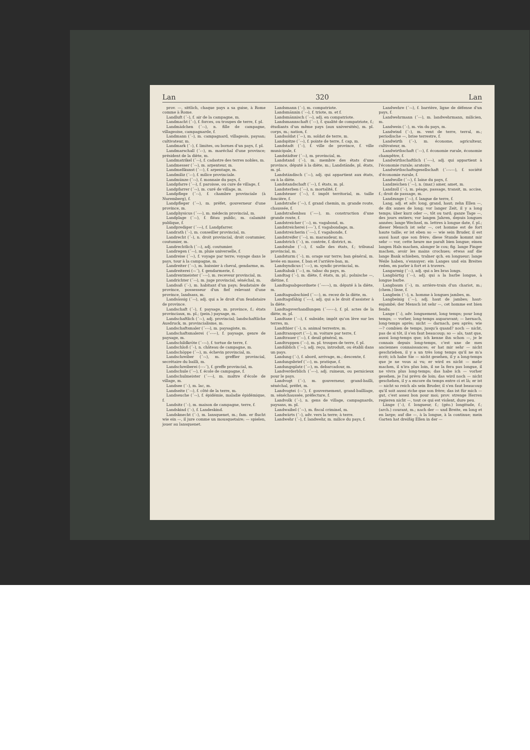Lan 320 Lan
prov. —, sittlich, chaque pays a sa guise, à Rome comme à Rome.
Landluft (´–), f. air de la campagne, m.
Landmacht (´–), f. forces, ou troupes de terre, f. pl.
Landmädchen (´–⏑), n. fille de campagne, villageoise, campagnarde, f.
Landmann (´–), m. campagnard, villageois, paysan; cultivateur, m.
Landmark (´–), f. limites, ou bornes d'un pays, f. pl.
Landmarschall (´⏑–), m. maréchal d'une province; président de la diète, m.
Landmatrikel (´–⏑), f. cadastre des terres nobles, m.
Landmesser (´–⏑), m. arpenteur, m.
Landmeßkunst (´––), f. arpentage, m.
Landmiliz (´⏑–), f. milice provinciale.
Landmünze (´–⏑), f. monnaie du pays, f.
Landpfarre (´–⏑), f. paroisse, ou cure de village, f.
Landpfarrer (´–⏑), m. curé de village, m.
Landpflege (´–⏑), f. chambre provinciale (à Nuremberg), f.
Landpfleger (´–⏑), m. préfet, gouverneur d'une province, m.
Landphysicus (´–⏑–), m. médecin provincial, m.
Landplage (´–⏑), f. fléau public, m. calamité publique, f.
Landprediger (´–⏑⏑), f. Landpfarrer.
Landrath (´–), m. conseiller provincial, m.
Landrecht (´–), n. droit provincial, droit coutumier, coutumier, m.
Landrechtlich (´–⏑), adj. coutumier.
Landregen (´–⏑), m. pluie universelle, f.
Landreise (´–⏑), f. voyage par terre; voyage dans le pays, tour à la campagne, m.
Landreiter (´–⏑), m. huissier à cheval, gendarme, m.
Landreiterei (–⏑´), f. gendarmerie, f.
Landrentmeister (´––⏑), m. receveur provincial, m.
Landrichter (´–⏑), m. juge provincial, sénéchal, m.
Landsaß (´–), m. habitant d'un pays; feudataire de province, possesseur d'un fief relevant d'une province, landsass, m.
Landsässig (´–⏑), adj. qui a le droit d'un feudataire de province.
Landschaft (´–), f. paysage, m. province, f.; états provinciaux, m. pl.; (pein.) paysage, m.
Landschaftlich (´–⏑), adj. provincial; landschaftliche Ausdruck, m. provincialisme, m.
Landschaftsmaler (´⏑–⏑), m. paysagiste, m.
Landschaftsmalerei (´⏑–⏑–), f. paysage, genre de paysage, m.
Landschildkröte (´––⏑), f. tortue de terre, f.
Landschloß (´–), n. château de campagne, m.
Landschöppe (´–⏑), m. échevin provincial, m.
Landschreiber (´–⏑), m. greffier provincial, secrétaire du bailli, m.
Landschreiberei (––⏑´), f. greffe provincial, m.
Landschule (´–⏑), f. école de campagne, f.
Landschulmeister (´––⏑), m. maître d'école de village, m.
Landsee (´–), m. lac, m.
Landseite (´–⏑), f. côté de la terre, m.
Landseuche (´–⏑), f. épidémie, maladie épidémique, f.
Landsitz (´–), m. maison de campagne, terre, f.
Landskind (´–), f. Landeskind.
Landsknecht (´–), m. lansquenet, m.; fam. er flucht wie ein —, il jure comme un mousquetaire; — spielen, jouer au lansquenet.
Landsmann (´–), m. compatriote.
Landsmännin (´–⏑), f. triote, m. et f.
Landsmännisch (´–⏑), adj. en compatriote.
Landsmannschaft (´––), f. qualité de compatriote, f.; étudiants d'un même pays (aux universités), m. pl. corps, m.; nation, f.
Landsoldat (´⏑–), m. soldat de terre, m.
Landspitze (´–⏑), f. pointe de terre, f. cap, m.
Landstadt (´–), f. ville de province, f. ville municipale, f.
Landstädter (´–⏑), m. provincial, m.
Landstand (´–), m. membre des états d'une province, député à la diète, m.; Landstände, pl. états, m. pl.
Landständisch (´–⏑), adj. qui appartient aux états, ou à la diète.
Landstandschaft (´––), f. états, m. pl.
Landsterben (´–⏑), n. mortalité, f.
Landsteuer (´–⏑), f. impôt territorial, m. taille foncière, f.
Landstraße (´–⏑), f. grand chemin, m. grande route, chaussée, f.
Landstraßenbau (´–⏑–), m. construction d'une grande route, f.
Landstreicher (´–⏑), m. vagabond, m.
Landstreicherei (––⏑´), f. vagabondage, m.
Landstreicherin (´–⏑⏑), f. vagabonde, f.
Landstreifer (´–⏑), m. maraudeur, m.
Landstrich (´–), m. contrée, f. district, m.
Landstube (´–⏑), f. salle des états, f.; tribunal provincial, m.
Landsturm (´–), m. orage sur terre; ban général, m. levée en masse, f. ban et l'arrière-ban, m.
Landsyndicus (´–⏑–), m. syndic provincial, m.
Landtabak (´⏑–), m. tabac du pays, m.
Landtag (´–), m. diète, f. états, m. pl.; polnische —, diétine, f.
Landtagsabgeordnete (´–⏑⏑–⏑), m. député à la diète, m.
Landtagsabschied (´–⏑–), m. recez de la diète, m.
Landtagsfähig (´⏑–⏑), adj. qui a le droit d'assister à la diète.
Landtagsverhandlungen (´–⏑––⏑), f. pl. actes de la diète, m. pl.
Landtaxe (´–⏑), f. subside; impôt qu'on lève sur les terres, m.
Landthier (´–), n. animal terrestre, m.
Landtransport (´⏑–), m. voiture par terre, f.
Landtrauer (´–⏑), f. deuil général, m.
Landtruppen (´–⏑), m. pl. troupes de terre, f. pl.
Landüblich (´–⏑), adj. reçu, introduit, ou établi dans un pays.
Landung (´⏑), f. abord, arrivage, m.; descente, f.
Landungsbrief (´⏑–), m. pratique, f.
Landungsplatz (´⏑–), m. debarcadour, m.
Landverderblich (´⏑–⏑), adj. ruineux, ou pernicieux pour le pays.
Landvogt (´–), m. gouverneur, grand-bailli, sénéchal, préfet, m.
Landvogtei (–⏑´), f. gouvernement, grand-bailliage, m. sénéchaussée, préfecture, f.
Landvolk (´–), n. gens de village, campagnards, paysans, m. pl.
Landwaibel (´–⏑), m. fiscal criminel, m.
Landwärts (´–), adv. vers la terre; à terre.
Landwehr (´–), f. landwehr, m. milice du pays, f.
Landwehre (´–⏑), f. barrière, ligne de défense d'un pays, f.
Landwehrmann (´––), m. landwehrmann, milicien, m.
Landwein (´–), m. vin du pays, m.
Landwind (´–), m. vent de terre, terral, m.; periodische —, brise terrestre, f.
Landwirth (´–), m. économe, agriculteur, cultivateur, m.
Landwirthschaft (´––), f. économie rurale, économie champêtre, f.
Landwirthschaftlich (´––⏑), adj. qui appartient à l'économie rurale; aratoire.
Landwirthschaftsgesellschaft (´⏑–⏑––), f. société d'économie rurale, f.
Landwolle (´–⏑), f. laine du pays, f.
Landzeichen (´–⏑), n. (mar.) amer, amet, m.
Landzoll (´–), m. péage, passage, transit, m. accise, f.; droit de passage, m.
Landzunge (´–⏑), f. langue de terre, f.
Lang, adj. et adv. long, grand, haut; zehn Ellen —, de dix aunes de long; vor langer Zeit, il y a long temps; über kurz oder —, tôt ou tard; ganze Tage —, des jours entiers; vor langen Jahren, depuis longues années; lange Wechsel, m. lettres à longue date, f. pl.; dieser Mensch ist sehr —, cet homme est de fort haute taille; er ist eben so — wie sein Bruder, il est aussi haut que son frère; diese Stunde kommt mir sehr — vor, cette heure me paraît bien longue; einen langen Hals machen, alonger le cou; fig. lange Finger machen, avoir les mains crochues; etwas auf die lange Bank schieben, traîner qch. en longueur; lange Weile haben, s'ennuyer; ein Langes und ein Breites reden, en parler à fort et à travers.
Langarmig (´–⏑), adj. qui a les bras longs.
Langbärtig (´–⏑), adj. qui a la barbe longue, à longue barbe.
Langbaum (´–), m. arrière-train d'un chariot, m.; (chem.) lisse, f.
Langbein (´–), n. homme à longues jambes, m.
Langbeinig (´–⏑), adj. haut de jambes; haut-enjambé; der Mensch ist sehr —, cet homme est bien fendu.
Lange (´⏑), adv. longuement, long temps; pour long temps; — vorher, long-temps auparavant; — hernach, long-temps après; nicht — darnach, peu après; wie —? combien de temps, jusqu'à quand? noch — nicht, pas de si tôt, il s'en faut beaucoup; so — als, tant que, aussi long-temps que; ich kenne ihn schon —, je le connais depuis long-temps, c'est une de mes anciennes connaissances; er hat mir sehr — nicht geschrieben, il y a un très long temps qu'il ne m'a écrit; ich habe Sie — nicht gesehen, il y a long-temps que je ne vous ai vu; er wird es nicht — mehr machen, il n'ira plus loin, il ne la fera pas longue, il ne vivra plus long-temps; das habe ich — vorher gesehen, je l'ai prévu de loin; das wird noch — nicht geschehen, il y a encore du temps entre ci et là; er ist — nicht so reich als sein Bruder, il s'en faut beaucoup qu'il soit aussi riche que son frère; das ist für mich — gut, c'est assez bon pour moi; prov. strenge Herren regieren nicht —, tout ce qui est violent, dure peu.
Länge (´⏑), f. longueur, f.; (géo.) longitude, f.; (arch.) courant, m.; nach der — und Breite, en long et en large; auf die —, à la longue, à la continue; mein Garten hat dreißig Ellen in der —